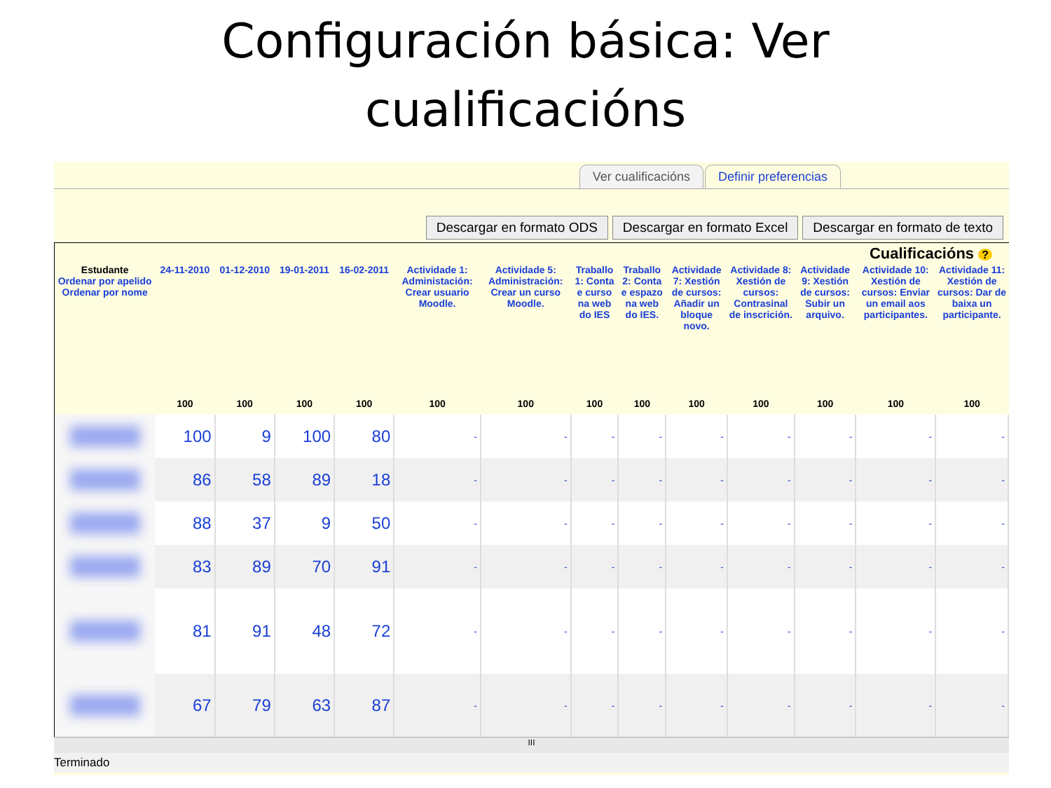Configuración básica: Ver
cualificacións
Ver cualificacións Definir preferencias
Descargar en formato ODS Descargar en formato Excel Descargar en formato de texto
Cualificacións ?
| Estudante Ordenar por apelido Ordenar por nome | 24-11-2010 | 01-12-2010 | 19-01-2011 | 16-02-2011 | Actividade 1: Administación: Crear usuario Moodle. | Actividade 5: Administración: Crear un curso Moodle. | Traballo 1: Conta e curso na web do IES | Traballo 2: Conta e espazo na web do IES. | Actividade 7: Xestión de cursos: Añadir un bloque novo. | Actividade 8: Xestión de cursos: Contrasinal de inscrición. | Actividade 9: Xestión de cursos: Subir un arquivo. | Actividade 10: Xestión de cursos: Enviar un email aos participantes. | Actividade 11: Xestión de cursos: Dar de baixa un participante. |
| --- | --- | --- | --- | --- | --- | --- | --- | --- | --- | --- | --- | --- | --- |
| | 100 | 100 | 100 | 100 | 100 | 100 | 100 | 100 | 100 | 100 | 100 | 100 | 100 |
| | 100 | 9 | 100 | 80 | - | - | - | - | - | - | - | - | - |
| | 86 | 58 | 89 | 18 | - | - | - | - | - | - | - | - | - |
| | 88 | 37 | 9 | 50 | - | - | - | - | - | - | - | - | - |
| | 83 | 89 | 70 | 91 | - | - | - | - | - | - | - | - | - |
| | 81 | 91 | 48 | 72 | - | - | - | - | - | - | - | - | - |
| | 67 | 79 | 63 | 87 | - | - | - | - | - | - | - | - | - |
III
Terminado